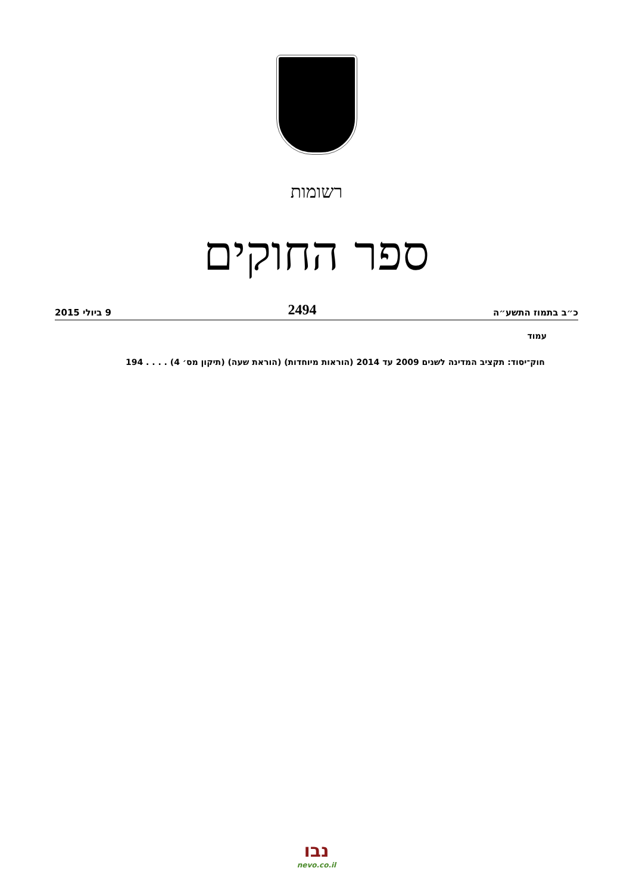רשומות
ספר החוקים
כ״ב בתמוז התשע״ה 2494 9 ביולי 2015
עמוד
חוק־יסוד: תקציב המדינה לשנים 2009 עד 2014 (הוראות מיוחדות) (הוראת שעה) (תיקון מס׳ 4) . . . . 194
נבו
nevo.co.il